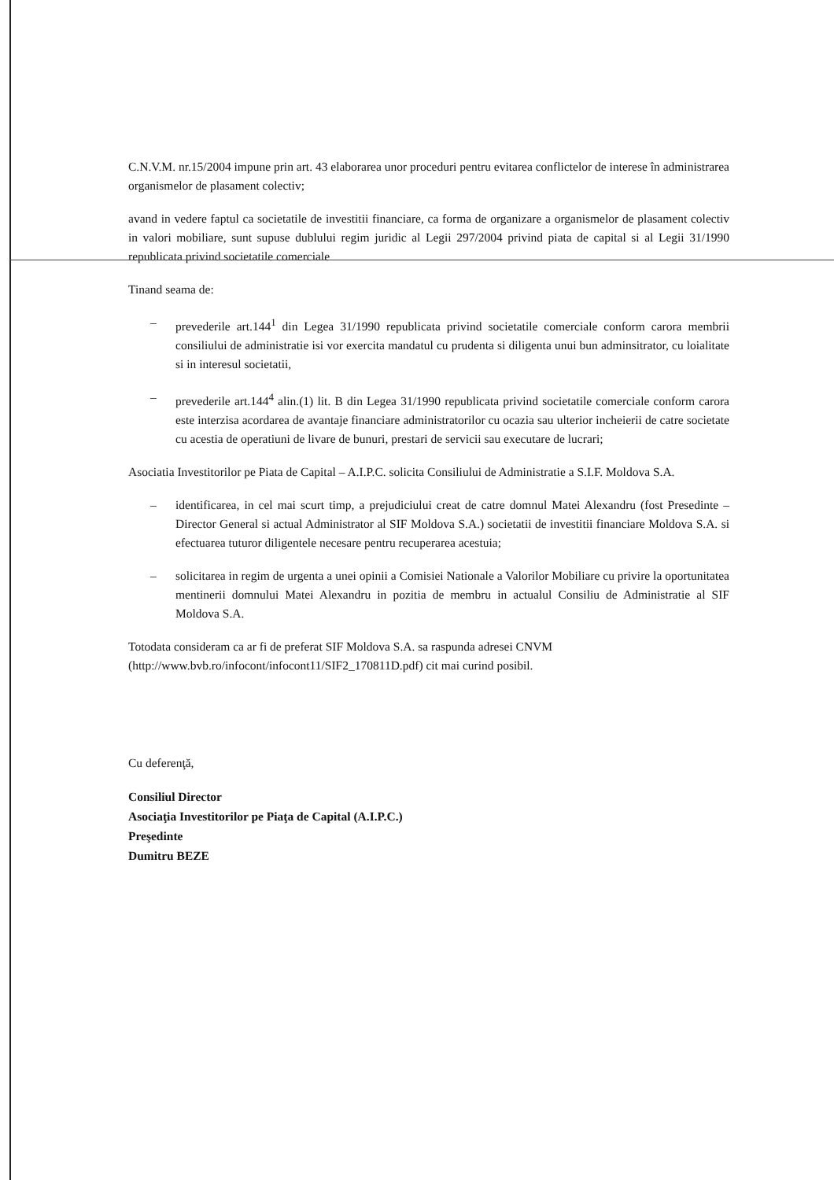C.N.V.M. nr.15/2004 impune prin art. 43 elaborarea unor proceduri pentru evitarea conflictelor de interese în administrarea organismelor de plasament colectiv;
avand in vedere faptul ca societatile de investitii financiare, ca forma de organizare a organismelor de plasament colectiv in valori mobiliare, sunt supuse dublului regim juridic al Legii 297/2004 privind piata de capital si al Legii 31/1990 republicata privind societatile comerciale
Tinand seama de:
– prevederile art.144<sup>1</sup> din Legea 31/1990 republicata privind societatile comerciale conform carora membrii consiliului de administratie isi vor exercita mandatul cu prudenta si diligenta unui bun adminsitrator, cu loialitate si in interesul societatii,
– prevederile art.144<sup>4</sup> alin.(1) lit. B din Legea 31/1990 republicata privind societatile comerciale conform carora este interzisa acordarea de avantaje financiare administratorilor cu ocazia sau ulterior incheierii de catre societate cu acestia de operatiuni de livare de bunuri, prestari de servicii sau executare de lucrari;
Asociatia Investitorilor pe Piata de Capital – A.I.P.C. solicita Consiliului de Administratie a S.I.F. Moldova S.A.
– identificarea, in cel mai scurt timp, a prejudiciului creat de catre domnul Matei Alexandru (fost Presedinte – Director General si actual Administrator al SIF Moldova S.A.) societatii de investitii financiare Moldova S.A. si efectuarea tuturor diligentele necesare pentru recuperarea acestuia;
– solicitarea in regim de urgenta a unei opinii a Comisiei Nationale a Valorilor Mobiliare cu privire la oportunitatea mentinerii domnului Matei Alexandru in pozitia de membru in actualul Consiliu de Administratie al SIF Moldova S.A.
Totodata consideram ca ar fi de preferat SIF Moldova S.A. sa raspunda adresei CNVM
(http://www.bvb.ro/infocont/infocont11/SIF2_170811D.pdf) cit mai curind posibil.
Cu deferenţă,
Consiliul Director
Asociaţia Investitorilor pe Piaţa de Capital (A.I.P.C.)
Preşedinte
Dumitru BEZE